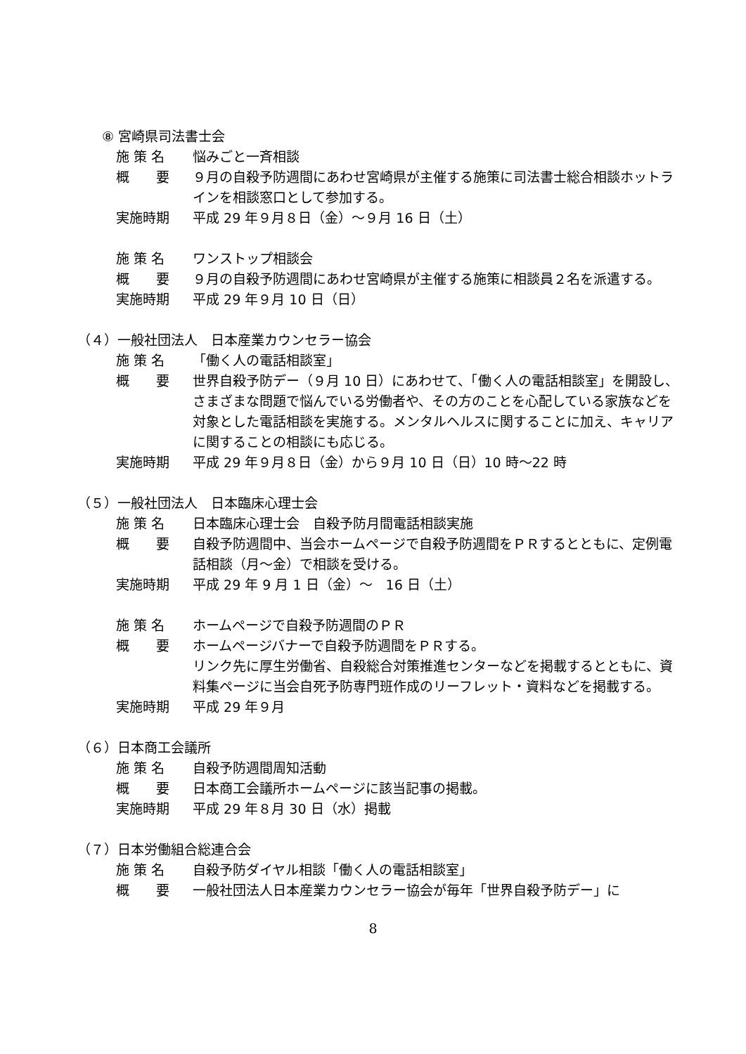⑧ 宮崎県司法書士会
施 策 名 悩みごと一斉相談
概　　要 ９月の自殺予防週間にあわせ宮崎県が主催する施策に司法書士総合相談ホットラインを相談窓口として参加する。
実施時期 平成 29 年９月８日（金）～９月 16 日（土）
施 策 名 ワンストップ相談会
概　　要 ９月の自殺予防週間にあわせ宮崎県が主催する施策に相談員２名を派遣する。
実施時期 平成 29 年９月 10 日（日）
（４）一般社団法人　日本産業カウンセラー協会
施 策 名 「働く人の電話相談室」
概　　要 世界自殺予防デー（９月 10 日）にあわせて、「働く人の電話相談室」を開設し、さまざまな問題で悩んでいる労働者や、その方のことを心配している家族などを対象とした電話相談を実施する。メンタルヘルスに関することに加え、キャリアに関することの相談にも応じる。
実施時期 平成 29 年９月８日（金）から９月 10 日（日）10 時～22 時
（５）一般社団法人　日本臨床心理士会
施 策 名 日本臨床心理士会　自殺予防月間電話相談実施
概　　要 自殺予防週間中、当会ホームページで自殺予防週間をＰＲするとともに、定例電話相談（月～金）で相談を受ける。
実施時期 平成 29 年 9 月 1 日（金）～　16 日（土）
施 策 名 ホームページで自殺予防週間のＰＲ
概　　要 ホームページバナーで自殺予防週間をＰＲする。
リンク先に厚生労働省、自殺総合対策推進センターなどを掲載するとともに、資料集ページに当会自死予防専門班作成のリーフレット・資料などを掲載する。
実施時期 平成 29 年９月
（６）日本商工会議所
施 策 名 自殺予防週間周知活動
概　　要 日本商工会議所ホームページに該当記事の掲載。
実施時期 平成 29 年８月 30 日（水）掲載
（７）日本労働組合総連合会
施 策 名 自殺予防ダイヤル相談「働く人の電話相談室」
概　　要 一般社団法人日本産業カウンセラー協会が毎年「世界自殺予防デー」に
8